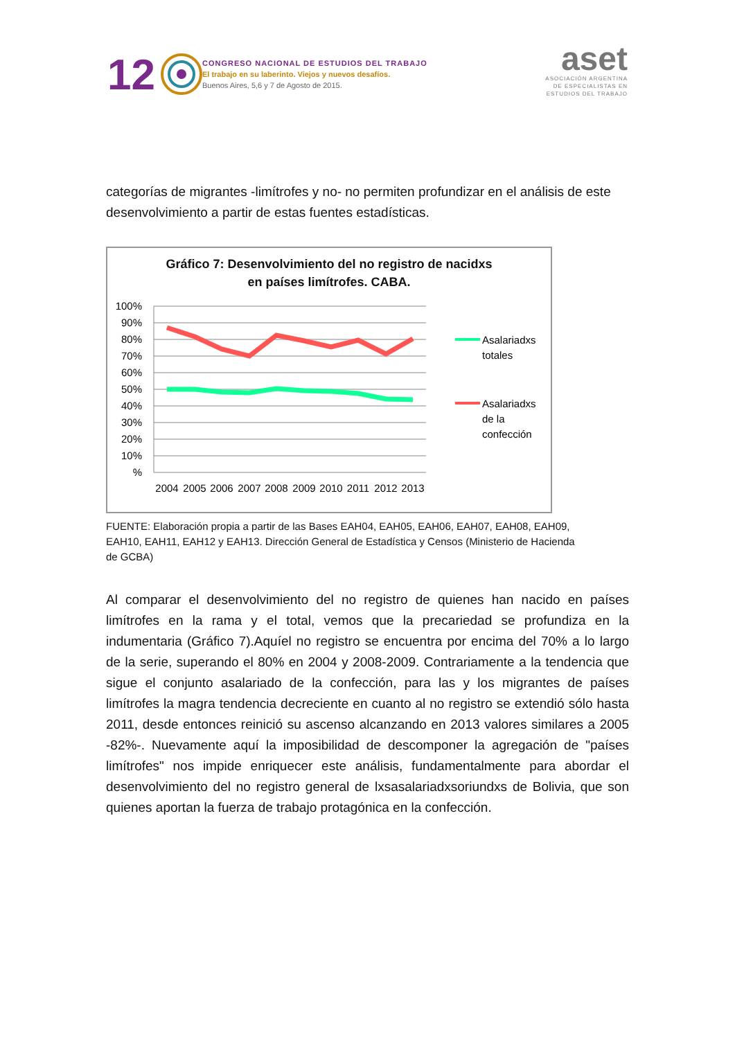12
CONGRESO NACIONAL DE ESTUDIOS DEL TRABAJO
El trabajo en su laberinto. Viejos y nuevos desafíos.
Buenos Aires, 5,6 y 7 de Agosto de 2015.
aset
ASOCIACIÓN ARGENTINA
DE ESPECIALISTAS EN
ESTUDIOS DEL TRABAJO
categorías de migrantes -limítrofes y no- no permiten profundizar en el análisis de este desenvolvimiento a partir de estas fuentes estadísticas.
Gráfico 7: Desenvolvimiento del no registro de nacidxs
en países limítrofes. CABA.
100%
90%
80%
70%
60%
50%
40%
30%
20%
10%
%
2004
2005
2006
2007
2008
2009
2010
2011
2012
2013
Asalariadxs
totales
Asalariadxs
de la
confección
FUENTE: Elaboración propia a partir de las Bases EAH04, EAH05, EAH06, EAH07, EAH08, EAH09,
EAH10, EAH11, EAH12 y EAH13. Dirección General de Estadística y Censos (Ministerio de Hacienda
de GCBA)
Al comparar el desenvolvimiento del no registro de quienes han nacido en países limítrofes en la rama y el total, vemos que la precariedad se profundiza en la indumentaria (Gráfico 7).Aquíel no registro se encuentra por encima del 70% a lo largo de la serie, superando el 80% en 2004 y 2008-2009. Contrariamente a la tendencia que sigue el conjunto asalariado de la confección, para las y los migrantes de países limítrofes la magra tendencia decreciente en cuanto al no registro se extendió sólo hasta 2011, desde entonces reinició su ascenso alcanzando en 2013 valores similares a 2005 -82%-. Nuevamente aquí la imposibilidad de descomponer la agregación de "países limítrofes" nos impide enriquecer este análisis, fundamentalmente para abordar el desenvolvimiento del no registro general de lxsasalariadxsoriundxs de Bolivia, que son quienes aportan la fuerza de trabajo protagónica en la confección.